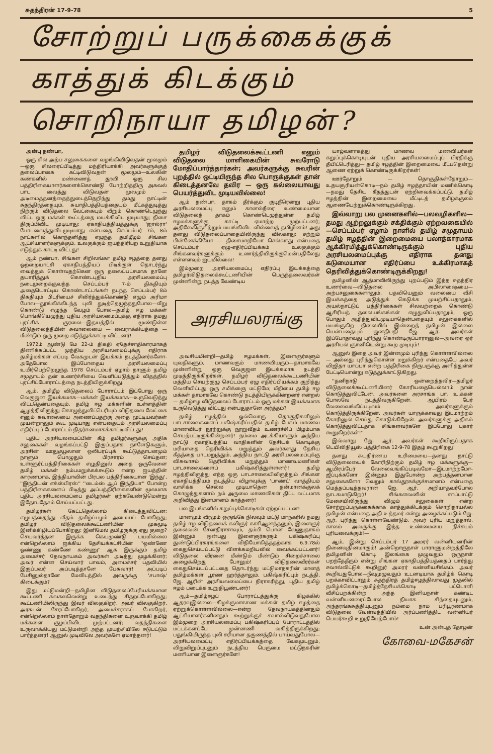சுதந்திரன் 17-9-78 5
சோற்றுப் பருக்கைக்குக்
காத்துக் கிடக்கும்
சொறிநாயா தமிழன்?
அன்பு நண்பா,
ஒரு சில அற்ப சலுகைகளை வழங்கிவிடுவதன் மூலமும்—ஒரு சிலரைப்பிடித்து மந்திரியாக்கி அவர்களுக்குத் தலைப்பாகை கட்டிவிடுவதன் மூலமும்—உலகின் கண்களில் மண்ணைத் தூவி ஒரு சில பத்திரிகையாளர்களைக்கொண்டு போற்றித்திரு அகவல் பாட வைத்து விடுவதன் மூலமும் — அடிமைத்தனத்தைத்துடைத்தெறிந்து தமது நாட்டின் சுதந்திரத்தையும், சுயாதிபத்தியத்தையும் மீட்கத்துடித்து நிற்கும் விடுதலை வேட்கையும் வீறும் கொண்டெழுந்து விட்ட ஒரு மக்கள் கூட்டத்தை மயக்கிவிட முடியாது; திசை திருப்பிவிட முடியாது; ஏகாதிபத்தியத்துக்கு 'ஜால்ரா' போடவைத்துவிடமுடியாது என்பதை செப்டம்பர் 7ம், 8ம் நாட்களில் கொந்தளித்து எழுந்த தமிழீழம் சிங்கள ஆட்சியாளர்களுக்கும், உலகுக்கும் ஐயந்திரிபற உறுதியாக எடுத்துக் காட்டி விட்டது!
ஆம் நண்பா, சிங்கள சிறிலங்கா தமிழ் ஈழத்தை தனது ஒற்றையாட்சி ஏகாதிபத்தியப் பிடிக்குள் தொடர்ந்து வைத்துக் கொள்வதற்கென ஒரு தலைப்பட்சமாக தானே தயாரித்துக் கொண்டபுதிய அரசியலமைப்பு நடைமுறைக்குவந்த செப்டம்பர் 7-ம் திகதியும் அதையொட்டிய கொண்டாட்டங்கள் நடந்த செப்டம்பர் 8ம் திகதியும் பிடரியைச் சிலிர்த்துக்கொண்டு எழும் அரிமா போல—தூங்கிக்கிடந்த புலி துடித்தெழுந்ததுபோல—வீறு கொண்டு எழுந்த வேழம் போல—தமிழ் ஈழ மக்கள் பொங்கியெழுந்து புதிய அரசியலமைப்புக்கு எதிராக தமது புரட்சிக் குரலை—இதயத்தில் மூண்டுள்ள விடுதலைத்தீயின் சுவாலையை — வைராக்கியத்தை — மீண்டும் ஒரு முறை எடுத்துக்காட்டி விட்டனர்!
1972ம் ஆண்டு மே 22-ம் திகதி ஏதேச்சாதிகாரமாகத் திணிக்கப்பட்ட முந்திய அரசியலமைப்புக்கு எதிராக தமிழ்மக்கள் எப்படி வேகமுடன் இயக்கம் நடத்தினர்களோ-அதேபோல இப்போதைய அரசியலமைப்பு உயிர்பெற்றெழுந்த 1978 செப்டம்பர் ஏழாம் நாளும் தமிழ் சமுதாயம் தன் உணர்ச்சியை வெளிப்படுத்தும் விதத்தில் புரட்சிப்போராட்டத்தை நடத்தியிருக்கிறது.
ஆம், தமிழீழ விடுதலைப் போராட்டம் இப்போது ஒரு வெகுஜன இயக்கமாக—மக்கள் இயக்கமாக—உருவெடுத்து விட்டதென்பதையும், தமிழ் ஈழ மக்களின் உள்ளத்தின் ஆழத்திலிருந்து கொழுந்துவிட்டெரியும் விடுதலை வேட்கை எனும் சுவாலையை அணைப்பதற்கு அதை மூட்டியவர்கள் முயன்றாலும் கூட முடியாது என்பதையும் அரசியலமைப்பு எதிர்ப்புப் போராட்டம் நிதர்சனமாகக்காட்டிவிட்டது!
புதிய அரசியலமைப்பின் கீழ் தமிழர்களுக்கு அதிக சலுகைகள் வழங்கப்பட்டு இருப்பதாக நாளேடுகளும், அரசின் ஊதுகுழலான ஒலிபரப்புக் கூட்டுத்தாபனமும் நாளும் பொழுதும் பிரசாரம் செய்தன; உள்ளூர்ப்பத்திரிகைகள் எழுதினுல் அதை ஒருவேளை தமிழ் மக்கள் நம்பமறுக்கக்கூடும் என்ற ஐயத்தின் காரணமாக, இந்தியாவின் பிரபல பத்திரிகையான 'இந்து', ''இந்தியன் எக்ஸ்பிரஸ்'' ''டைம்ஸ் ஆப் இந்தியா'' போன்ற பத்திரிகைகளைப் பிடித்து அப்பத்திரிகைகளின் மூலமாக புதிய அரசியலமைப்பை தமிழர்கள் ஏற்கவேண்டுமென்று இதோபதேசம் செய்யப்பட்டது.
தமிழர்கள் கேட்டதெல்லாம் கிடைத்துவிட்டன; எழுபத்தைந்து வீதம் தமிழ்ப்பழம் அமையப் போகிறது; தமிழர் விடுதலைக்கூட்டணியின் முகமூடி இனிக்கிழியப்போகிறது: இனிமேல் தமிழருக்கு ஏது குறை? செயவர்த்தன இருக்க கெயமுண்டு பயமில்லை என்றெல்லாம் ஐக்கிய தேசியக்கட்சியின் ''ஒண்ணே ஒண்ணு கண்ணே கண்ணு'' ஆக இருக்கும் தமிழ் அமைச்சர் தேவநாயகம் அவர்கள் அடித்து முழக்கினர்; அவர் என்ன செய்வார் பாவம், அமைச்சர் பதவியில் இருப்பவர் அப்படித்தானே பேசுவார்! அப்படிப் பேசினுல்தானே மேலிடத்தில் அவருக்கு 'சபாஷ்' கிடைக்கும்?
இது மட்டுமன்றி—தமிழின விடுதலைப்பேரியக்கமான கூட்டணி சுலகலவென்று உடைந்து சிதறப்போகிறது; கூட்டணியிலிருந்து இவர் விலகுகிறர், அவர் விலகுகிறர், அரசுடன் சேரப்போகிறர், அமைச்சராகப் போகிறர், என்றெல்லாம் நாள்தோறும் வதந்திகளை உருவாக்கி தமிழ் மக்களை குழப்பிவிட முற்பட்டனர்; வதந்திகளை உருவாக்கியது மட்டுமன்றி அந்த முயற்சியிலே ஈடுபட்டும் பார்த்தனர்! ஆனுல் முடிவிலே அவர்களே ஏமாந்தனர்!
தமிழர் விடுதலைக்கூட்டணி எனும் விடுதலை மாளிகையின் சுவரோடு மோதிப்பார்த்தார்கள்; அவர்களுக்கு சுவரின் புறத்தில் ஒட்டியிருந்த சில பொருக்குகள் தான் கிடைத்தனவே தவிர — ஒரு கல்லையாவது பெயர்த்துவிட முடியவில்லை!
ஆம் நண்பா, தாகம் தீர்க்கும் குடிநீரென்று புதிய அரசியலமைப்பு எனும் கானல்நீரை உண்மையான விடுதலைத் தாகம் கொண்டெழுந்துள்ள தமிழ் ஈழமக்களுக்கு காட்டி ஏமாற்ற முற்பட்டனர்; அதிலேகிஞ்சிற்றும் மயங்கிவிட வில்லைத் தமிழினம்! அது தனது விடுதலைப்பாதையிலிருந்து விலகாது; சற்றும் பின்னேக்கியோ — திசைமாறியோ செல்லாது என்பதை செப்டம்பர் ஏழு-எதிர்ப்பியக்கம் உலகுக்கும் சிங்களவர்களுக்கும் உணர்த்தியிருக்குமென்பதிலேது எள்ளளவும் ஐயமில்லை!
இம்முறை அரசியலமைப்பு எதிர்ப்பு இயக்கத்தை தமிழர்விடுதலைக்கூட்டணியின் பெருந்தலைவர்கள் முன்னின்று நடத்த வேண்டிய
அரசியலரங்கு
அவசியமின்றி—தமிழ் ஈழமக்கள், இளைஞர்களும் யுவதிகளும், மாணவரும் மாணவியரும்—தாமாகவே முன்னின்று ஒரு வெகுஜன இயக்கமாக நடத்தி முடித்திருக்கிறர்கள். தமிழர் விடுதலைக்கூட்டணியின் மத்திய செயற்குழு செப்டம்பர் ஏழு எதிர்ப்பியக்கம் குறித்து வெளியிட்டது ஒரு சமிக்ஞை மட்டுமே; மீதியை தமிழ் ஈழ மக்கள் தாமாகவே கொண்டு நடத்தியிருக்கின்றனர் என்றல் — தமிழ்ஈழ விடுதலைப் போராட்டம் ஒரு மக்கள் இயக்கமாக உருவெடுத்து விட்டது என்பதுதானே அர்த்தம்?
தமிழ் ஈழத்தில் ஒவ்வொரு தொகுதிகளிலும் பாடசாலைகளைப் பகிஷ்கரிப்பதில் தமிழ் பேசும் மாணவ மாணவியர் நூற்றுக்கு நூறுவீதம் உணர்ச்சிப் பிழம்பாக செயற்பட்டிருக்கின்றனர்! நம்மை அடக்கியாளும் அந்நிய நாட்டு ஏகாதிபத்திய வாதிகளின் தேசியக் கொடிக்கு மரியாதை தெரிவிக்க மறுத்தும் அவர்களது தேசிய கீதத்தை பாடமறுத்தும், அந்நிய நாட்டு அரசியலமைப்புக்கு விசுவாசம் தெரிவிக்க மறுத்தும் மாணவமணிகள் பாடசாலைகளைப் பகிஷ்கரித்துள்ளனர்! தமிழ் ஈழத்திலிருந்து எந்த ஒரு பாடசாலையிலிருந்தும் சிங்கள ஏகாதிபத்தியம் நடத்திய விழாவுக்கு 'பாண்ட்' வாத்தியம் வாசிக்க செல்ல முடியாதென தன்மானக்குலக் கொழுந்துகளாம் நம் அருமை மாணவிகள் திட்ட வட்டமாக அறிவித்து இனமானம் காத்தனர்!
பல இடங்களில் கறுப்புக்கொடிகள் ஏற்றப்பட்டன!
மானமும் வீரமும் ஒருங்கே நிலவும் மட்டு மாநகரில் நமது தமிழ் ஈழ விடுதலைக் கவிஞர் காசிஆனந்தனும், இளைஞர் தலைவன் சேனதிராசாவும், தம்பி பொன் வேணுதாசும் இன்னும் ஒன்பது இளைஞர்களும் பகிஷ்கரிப்பு துண்டுப்பிரசுரங்களை விநியோகித்ததற்காக 6.9.78ல் கைதுசெய்யப்பட்டு விளக்கமறியலில் வைக்கப்பட்டனர்! விடுதலை வீரனை மீண்டும் மீண்டும் சிறைச்சாலை அழைக்கிறது போலும்! விடுதலைவீரர்கள் கைதுசெய்யப்பட்டதை தொடர்ந்து மட்டுமாநகரின் மானத் தமிழ்மக்கள் பூரண ஹர்த்தாலும், பகிஷ்கரிப்பும் நடத்தி, ஜே. ஆரின் அரசியலமைப்பை நிராகரித்து, புதிய தமிழ் ஈழம் படைக்க உறுதிபூண்டனர்!
ஆம்—தமிழ்ஈழப் போராட்டத்துக்கு கிழக்கில் ஆதரவுஇல்லை—கிழக்குமாகாண மக்கள் தமிழ் ஈழத்தை ஏற்றுக்கொள்ளவில்லை—என்ற தேவநாயகத்தினதும் ஆட்சியாளர்களினதும் கூற்றுக்குச் சவால்விடுவதுபோல இம்முறை அரசியலமைப்பு பகிஷ்கரிப்புப் போராட்டத்தில் மட்டக்களப்பே முன்னணி வகித்திருக்கிறது; பதுங்கியிருந்த புலி சரியான தருணத்தில் பாய்வதுபோல—அரசியலமைப்பு எதிர்ப்பியக்கத்தை வேகமுடனும், விறுவிறுப்புடனும் நடத்திய பெருமை மட்டுநகரின் மணியான இளைஞர்களே!
யாழ்வளாகத்து மாணவ மணவியர்கள் கறுப்புக்கொடியுடன் புதிய அரசியலமைப்புப் பிரதிக்கு தீயிட்டெரித்து— தமிழ் ஈழத்தின் இறைமையை மீட்பதென்று ஆணை ஏற்றுக் கொண்டிருக்கிறர்கள்!
ஊர்தோறும் — தொகுதிகள்தோறும்—உதயசூரியன்கொடி—நம் தமிழ் ஈழத்தாயின் மணிக்கொடி—நமது தேசிய கீதத்துடன் ஏற்றிவைக்கப்பட்டு, தமிழ் ஈழத்தின் இறைமையை மீட்டிடத் தமிழ்க்குலம் ஆணையேற்றுக்கொண்டிருக்கிறது.
இவ்வாறு பல முனைகளில்—பலவழிகளில—தமது ஆற்றலுக்கும் சக்திக்கும் ஏற்றவகையில்—செப்டம்பர் ஏழாம் நாளில் தமிழ் சமுதாயம் தமிழ் ஈழத்தின் இறைமையை பலாத்காரமாக ஆக்கிரமித்துக்கொண்டிருக்கும் புதிய அரசியலமைப்புக்கு எதிராக தனது கடுமையான எதிர்ப்பை உக்கிரமாகத் தெரிவித்துக்கொண்டிருக்கிறது!
தமிழனின் ஆத்மாவிலிருந்து புறப்படும் இந்த சுதந்திர உணர்வை—விடுதலை அபிலாஷையை—அற்பசலுகைகளாலும், பதவியெனும் வலையை வீசி இயக்கத்தை அடுத்துக் கெடுக்க முயற்சிப்பதாலும், அயல்நாட்டுப் பத்திரிகைகள் சிலவற்றைக் கொண்டு ஆசிரியத் தலையங்கங்கள் எழுதுவிப்பதாலும், ஒரு போதும் அழித்துவிடமுடியாதென்பதையும் சலுகைகளில் மயங்குகிற நிலையில் இன்றைத் தமிழன் இல்லை யென்பதையும் ஜனதிபதி ஜே. ஆர். அவர்கள் இப்போதாவது புரிந்து கொண்டிருப்பாரானுல்—அவரை ஓர் அரசியல் ஞானியென்று கூற முடியும்!
ஆனுல் இதை அவர் இன்னமும் புரிந்து கொள்ளவில்லை— அல்லது புரிந்துகொள்ள மறுக்கிறர் என்பதையே அவர் விஜிதா யாப்பா என்ற பத்திரிகை நிருபருக்கு அளித்துள்ள பேட்டியொன்று எடுத்துக்காட்டுகிறது.
''தனிநாடு ஒன்றைத்தவிர—தமிழர் விடுதலைக்கூட்டணியினர் கோரியதையெல்லாம் நான் கொடுத்துவிட்டேன். அவர்களை அரசாங்க பா. உ.க்கள் போலவே நடத்திவருகிறேன். ஆயிரம் பேர் வேலைவங்கிப்படிவம் அவர்களுக்கும் கொடுத்திருக்கிறேன். அவர்கள் யாருக்காவது இடமாற்றம் கோரினுல் செய்து கொடுக்கிறேன். அவர்களுக்கு அதிகம் கொடுத்துவிட்டதாக சிங்களவர்களே இப்போது புகார் கூறுகிறர்கள்!''
இவ்வாறு ஜே. ஆர். அவர்கள் கூறியிருப்பதாக டெயிலிநியூஸ் பத்திரிகை 12-9-78 இதழ் கூறுகிறது!
தனது சுயநிர்ணய உரிமையை—தனது நாட்டு விடுதலையைக் கோரிநிற்கும் தமிழ் ஈழ மக்களுக்கு—ஆயிரம்பேர் வேலைவங்கிப்படிவமோ—இடமாற்றமோ-ஜீப்புக்களோ இன்னும் இதுபோன்ற அற்பத்தனமான சலுகைகளோ வெறும் கால்தூசுக்குச்சமானம் என்பதை மெத்தப்படித்தவரான ஜே. ஆர். அறியாதவர்போல நாடகமாடுகிறர்! சிங்களவனின் சாப்பாட்டு மேசையிலிருந்து விழும் சலுகைகள் என்ற சோற்றுப்பருக்கைக்காக காத்துக்கிடக்கும் சொறிநாயல்ல தமிழன் என்பதை அதி உத்தமர் என்று அழைக்கப்படும் ஜே. ஆர். புரிந்து கொள்ளவேண்டும். அவர் புரிய மறுத்தால், காலம் அவருக்கு இந்த உண்மையை நிச்சயம் புரியவைக்கும்!—
ஆம், இன்று செப்டம்பர் 17 அமரர் வன்னியனரின் நினைவுதினமாகும்! அன்றொருநாள் பாராளுமன்றத்திலே தமிழனின் கொடி இலங்கை முழுவதும் ஒருநாள் பறந்தேதீரும் என்று சிங்கள ஏகாதிபத்தியத்தைப் பார்த்து சவால்விட்டுக் கூறினுர் அமரர் வன்னியசிங்கம். அவர் கூறியதுபோல—நீவுமுழுவதும் உடனடியாக தமிழ்க் கொடி பறக்காவிட்டாலும் சுதந்திரத் தமிழ்ஈழத்திலாவது முதலில் தமிழ்க்கொடி—தமிழ்த்தேசியக்கொடி பட்டொளி வீசிப்பறக்கின்ற அந்த இனியநாள் கண்டிட வன்னியனரைப்போல தியாக சிந்தையுடனும், அந்தரங்கசுத்தியுடனும் நம்மை நாம பரிபூரணமாக விடுதலை வேள்வத்தியில் அர்ப்பணித்திட வன்னியர் பெயர்கூறி உறுதியேற்போம்!
உன் அன்புத் தோழன்
கோவை-மகேசன்